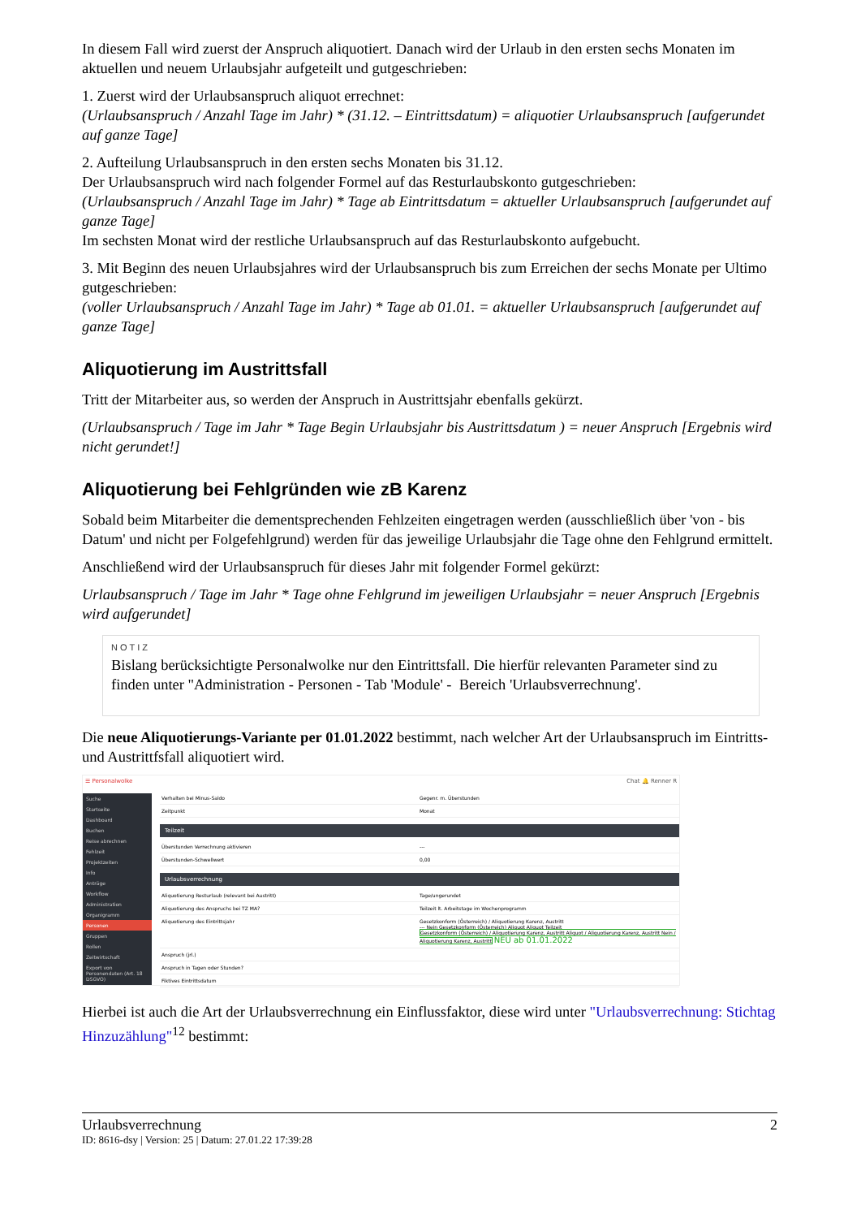In diesem Fall wird zuerst der Anspruch aliquotiert. Danach wird der Urlaub in den ersten sechs Monaten im aktuellen und neuem Urlaubsjahr aufgeteilt und gutgeschrieben:
1. Zuerst wird der Urlaubsanspruch aliquot errechnet:
(Urlaubsanspruch / Anzahl Tage im Jahr) * (31.12. – Eintrittsdatum) = aliquotier Urlaubsanspruch [aufgerundet auf ganze Tage]
2. Aufteilung Urlaubsanspruch in den ersten sechs Monaten bis 31.12.
Der Urlaubsanspruch wird nach folgender Formel auf das Resturlaubskonto gutgeschrieben:
(Urlaubsanspruch / Anzahl Tage im Jahr) * Tage ab Eintrittsdatum = aktueller Urlaubsanspruch [aufgerundet auf ganze Tage]
Im sechsten Monat wird der restliche Urlaubsanspruch auf das Resturlaubskonto aufgebucht.
3. Mit Beginn des neuen Urlaubsjahres wird der Urlaubsanspruch bis zum Erreichen der sechs Monate per Ultimo gutgeschrieben:
(voller Urlaubsanspruch / Anzahl Tage im Jahr) * Tage ab 01.01. = aktueller Urlaubsanspruch [aufgerundet auf ganze Tage]
Aliquotierung im Austrittsfall
Tritt der Mitarbeiter aus, so werden der Anspruch in Austrittsjahr ebenfalls gekürzt.
(Urlaubsanspruch / Tage im Jahr * Tage Begin Urlaubsjahr bis Austrittsdatum ) = neuer Anspruch [Ergebnis wird nicht gerundet!]
Aliquotierung bei Fehlgründen wie zB Karenz
Sobald beim Mitarbeiter die dementsprechenden Fehlzeiten eingetragen werden (ausschließlich über 'von - bis Datum' und nicht per Folgefehlgrund) werden für das jeweilige Urlaubsjahr die Tage ohne den Fehlgrund ermittelt.
Anschließend wird der Urlaubsanspruch für dieses Jahr mit folgender Formel gekürzt:
Urlaubsanspruch / Tage im Jahr * Tage ohne Fehlgrund im jeweiligen Urlaubsjahr = neuer Anspruch [Ergebnis wird aufgerundet]
NOTIZ
Bislang berücksichtigte Personalwolke nur den Eintrittsfall. Die hierfür relevanten Parameter sind zu finden unter "Administration - Personen - Tab 'Module' - Bereich 'Urlaubsverrechnung'.
Die neue Aliquotierungs-Variante per 01.01.2022 bestimmt, nach welcher Art der Urlaubsanspruch im Eintritts- und Austrittfsfall aliquotiert wird.
☰ Personalwolke Chat 🔔 Renner R
Suche
Startseite
Dashboard
Buchen
Reise abrechnen
Fehlzeit
Projektzeiten
Info
Anträge
Workflow
Administration
Organigramm
Personen
Gruppen
Rollen
Zeitwirtschaft
Export von Personendaten (Art. 18 DSGVO)
Verhalten bei Minus-Saldo Gegenr. m. Überstunden
Zeitpunkt Monat
Teilzeit
Überstunden Verrechnung aktivieren ---
Überstunden-Schwellwert 0,00
Urlaubsverrechnung
Aliquotierung Resturlaub (relevant bei Austritt) Tage/ungerundet
Aliquotierung des Anspruchs bei TZ MA? Teilzeit lt. Arbeitstage im Wochenprogramm
Aliquotierung des Eintrittsjahr Gesetzkonform (Österreich) / Aliquotierung Karenz, Austritt
--- Nein Gesetzkonform (Österreich) Aliquot Aliquot Teilzeit
Gesetzkonform (Österreich) / Aliquotierung Karenz, Austritt Aliquot / Aliquotierung Karenz, Austritt Nein / Aliquotierung Karenz, Austritt NEU ab 01.01.2022
Anspruch (jrl.)
Anspruch in Tagen oder Stunden?
Fiktives Eintrittsdatum
Hierbei ist auch die Art der Urlaubsverrechnung ein Einflussfaktor, diese wird unter "Urlaubsverrechnung: Stichtag Hinzuzählung"<sup>12</sup> bestimmt:
Urlaubsverrechnung 2
ID: 8616-dsy | Version: 25 | Datum: 27.01.22 17:39:28